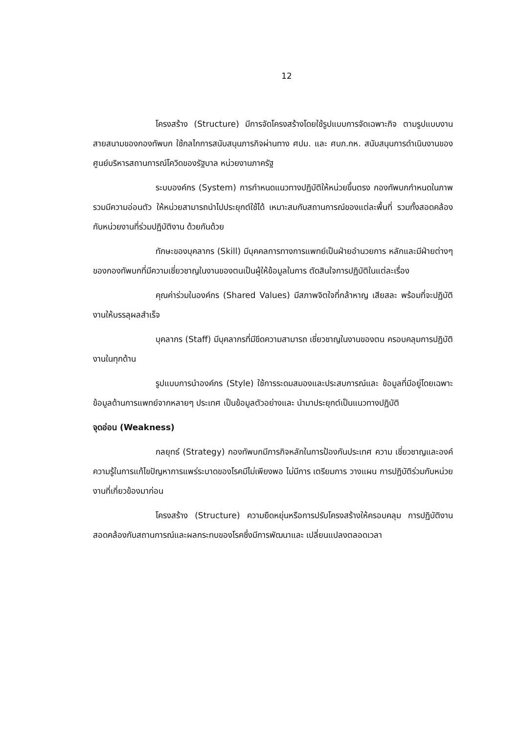12
โครงสร้าง (Structure) มีการจัดโครงสร้างโดยใช้รูปแบบการจัดเฉพาะกิจ ตามรูปแบบงานสายสนามของกองทัพบก ใช้กลไกการสนับสนุนภารกิจผ่านทาง ศปม. และ ศบภ.กห. สนับสนุนการดำเนินงานของศูนย์บริหารสถานการณ์โควิดของรัฐบาล หน่วยงานภาครัฐ
ระบบองค์กร (System) การกำหนดแนวทางปฏิบัติให้หน่วยขึ้นตรง กองทัพบกกำหนดในภาพรวมมีความอ่อนตัว ให้หน่วยสามารถนำไปประยุกต์ใช้ได้ เหมาะสมกับสถานการณ์ของแต่ละพื้นที่ รวมทั้งสอดคล้องกับหน่วยงานที่ร่วมปฏิบัติงาน ด้วยกันด้วย
ทักษะของบุคลากร (Skill) มีบุคคลการทางการแพทย์เป็นฝ่ายอำนวยการ หลักและมีฝ่ายต่างๆ ของกองทัพบกที่มีความเชี่ยวชาญในงานของตนเป็นผู้ให้ข้อมูลในการ ตัดสินใจการปฏิบัติในแต่ละเรื่อง
คุณค่าร่วมในองค์กร (Shared Values) มีสภาพจิตใจที่กล้าหาญ เสียสละ พร้อมที่จะปฏิบัติงานให้บรรลุผลสำเร็จ
บุคลากร (Staff) มีบุคลากรที่มีขีดความสามารถ เชี่ยวชาญในงานของตน ครอบคลุมการปฏิบัติงานในทุกด้าน
รูปแบบการนำองค์กร (Style) ใช้การระดมสมองและประสบการณ์และ ข้อมูลที่มีอยู่โดยเฉพาะข้อมูลด้านการแพทย์จากหลายๆ ประเทศ เป็นข้อมูลตัวอย่างและ นำมาประยุกต์เป็นแนวทางปฏิบัติ
จุดอ่อน (Weakness)
กลยุทธ์ (Strategy) กองทัพบกมีภารกิจหลักในการป้องกันประเทศ ความ เชี่ยวชาญและองค์ความรู้ในการแก้ไขปัญหาการแพร่ระบาดของโรคมีไม่เพียงพอ ไม่มีการ เตรียมการ วางแผน การปฏิบัติร่วมกับหน่วยงานที่เกี่ยวข้องมาก่อน
โครงสร้าง (Structure) ความยืดหยุ่นหรือการปรับโครงสร้างให้ครอบคลุม การปฏิบัติงานสอดคล้องกับสถานการณ์และผลกระทบของโรคซึ่งมีการพัฒนาและ เปลี่ยนแปลงตลอดเวลา